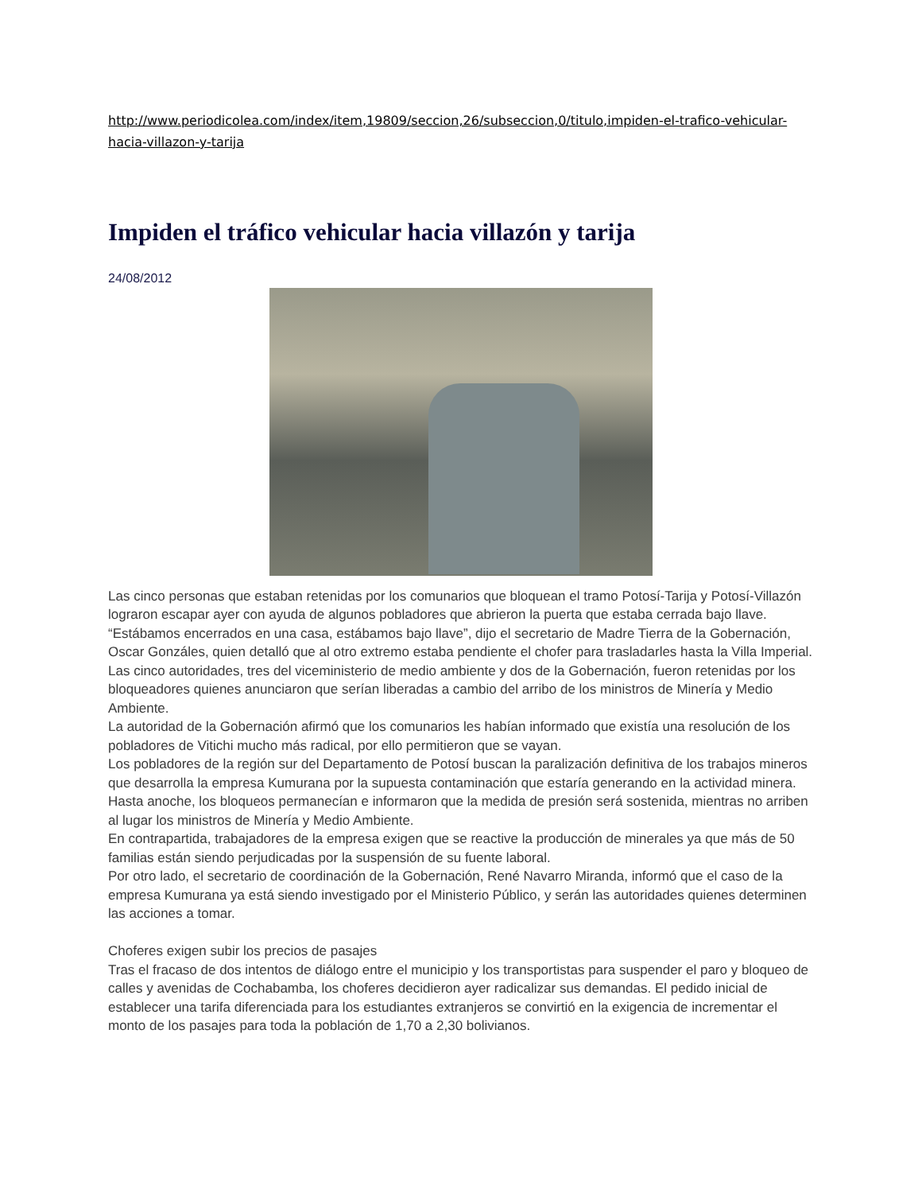http://www.periodicolea.com/index/item,19809/seccion,26/subseccion,0/titulo,impiden-el-trafico-vehicular-hacia-villazon-y-tarija
Impiden el tráfico vehicular hacia villazón y tarija
24/08/2012
Las cinco personas que estaban retenidas por los comunarios que bloquean el tramo Potosí-Tarija y Potosí-Villazón lograron escapar ayer con ayuda de algunos pobladores que abrieron la puerta que estaba cerrada bajo llave.
“Estábamos encerrados en una casa, estábamos bajo llave”, dijo el secretario de Madre Tierra de la Gobernación, Oscar Gonzáles, quien detalló que al otro extremo estaba pendiente el chofer para trasladarles hasta la Villa Imperial.
Las cinco autoridades, tres del viceministerio de medio ambiente y dos de la Gobernación, fueron retenidas por los bloqueadores quienes anunciaron que serían liberadas a cambio del arribo de los ministros de Minería y Medio Ambiente.
La autoridad de la Gobernación afirmó que los comunarios les habían informado que existía una resolución de los pobladores de Vitichi mucho más radical, por ello permitieron que se vayan.
Los pobladores de la región sur del Departamento de Potosí buscan la paralización definitiva de los trabajos mineros que desarrolla la empresa Kumurana por la supuesta contaminación que estaría generando en la actividad minera.
Hasta anoche, los bloqueos permanecían e informaron que la medida de presión será sostenida, mientras no arriben al lugar los ministros de Minería y Medio Ambiente.
En contrapartida, trabajadores de la empresa exigen que se reactive la producción de minerales ya que más de 50 familias están siendo perjudicadas por la suspensión de su fuente laboral.
Por otro lado, el secretario de coordinación de la Gobernación, René Navarro Miranda, informó que el caso de la empresa Kumurana ya está siendo investigado por el Ministerio Público, y serán las autoridades quienes determinen las acciones a tomar.
Choferes exigen subir los precios de pasajes
Tras el fracaso de dos intentos de diálogo entre el municipio y los transportistas para suspender el paro y bloqueo de calles y avenidas de Cochabamba, los choferes decidieron ayer radicalizar sus demandas. El pedido inicial de establecer una tarifa diferenciada para los estudiantes extranjeros se convirtió en la exigencia de incrementar el monto de los pasajes para toda la población de 1,70 a 2,30 bolivianos.